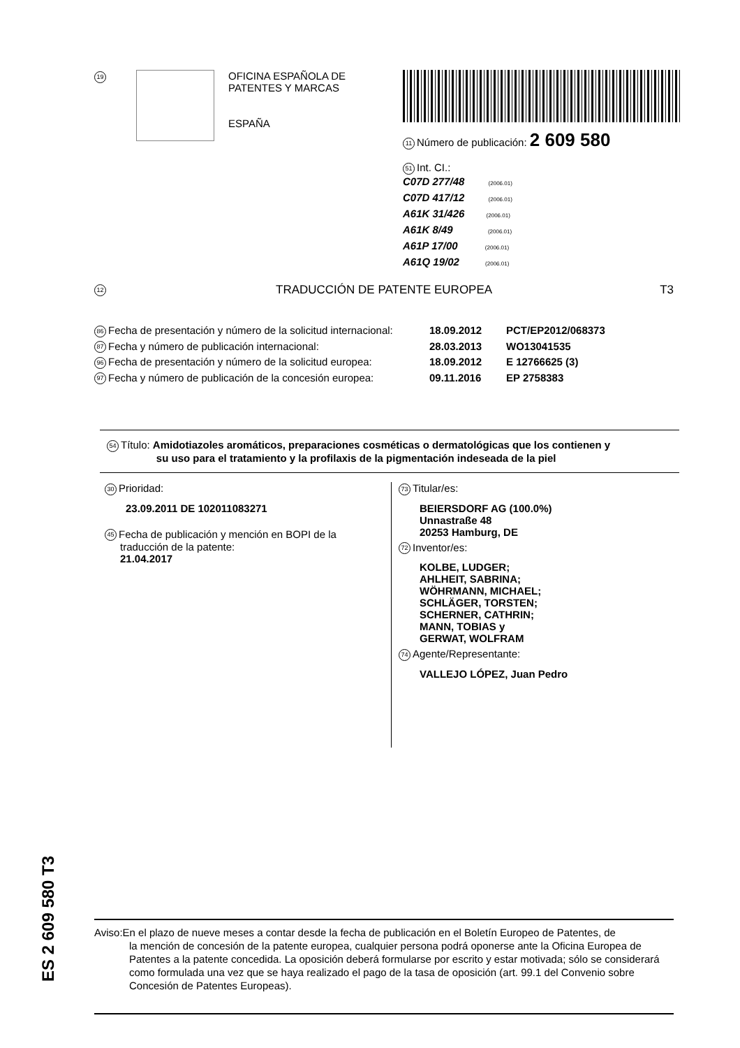19
OFICINA ESPAÑOLA DE
PATENTES Y MARCAS
ESPAÑA
11 Número de publicación: 2 609 580
51 Int. CI.:
C07D 277/48 (2006.01)
C07D 417/12 (2006.01)
A61K 31/426 (2006.01)
A61K 8/49 (2006.01)
A61P 17/00 (2006.01)
A61Q 19/02 (2006.01)
12 TRADUCCIÓN DE PATENTE EUROPEA T3
86 Fecha de presentación y número de la solicitud internacional: 18.09.2012 PCT/EP2012/068373
87 Fecha y número de publicación internacional: 28.03.2013 WO13041535
96 Fecha de presentación y número de la solicitud europea: 18.09.2012 E 12766625 (3)
97 Fecha y número de publicación de la concesión europea: 09.11.2016 EP 2758383
54 Título: Amidotiazoles aromáticos, preparaciones cosméticas o dermatológicas que los contienen y
su uso para el tratamiento y la profilaxis de la pigmentación indeseada de la piel
30 Prioridad:
23.09.2011 DE 102011083271
45 Fecha de publicación y mención en BOPI de la
traducción de la patente:
21.04.2017
73 Titular/es:
BEIERSDORF AG (100.0%)
Unnastraße 48
20253 Hamburg, DE
72 Inventor/es:
KOLBE, LUDGER;
AHLHEIT, SABRINA;
WÖHRMANN, MICHAEL;
SCHLÄGER, TORSTEN;
SCHERNER, CATHRIN;
MANN, TOBIAS y
GERWAT, WOLFRAM
74 Agente/Representante:
VALLEJO LÓPEZ, Juan Pedro
ES 2 609 580 T3
Aviso:En el plazo de nueve meses a contar desde la fecha de publicación en el Boletín Europeo de Patentes, de
la mención de concesión de la patente europea, cualquier persona podrá oponerse ante la Oficina Europea de Patentes a la patente concedida. La oposición deberá formularse por escrito y estar motivada; sólo se considerará como formulada una vez que se haya realizado el pago de la tasa de oposición (art. 99.1 del Convenio sobre Concesión de Patentes Europeas).